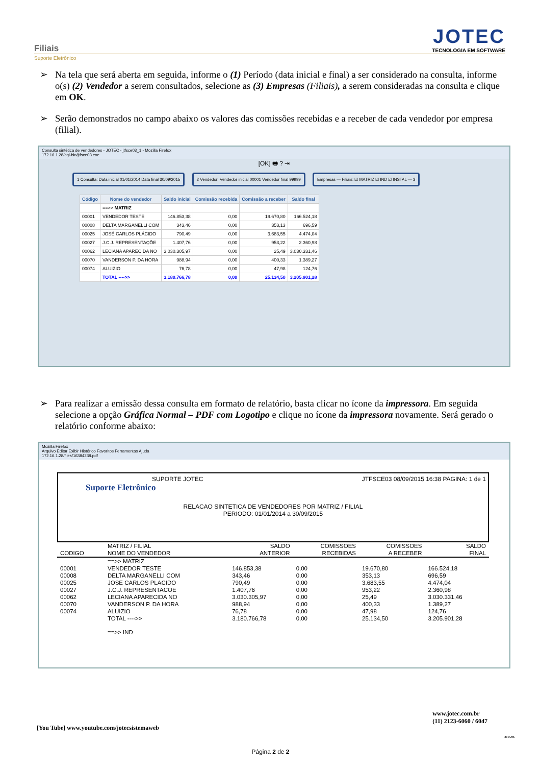Filiais
Suporte Eletrônico
JOTEC
TECNOLOGIA EM SOFTWARE
➢ Na tela que será aberta em seguida, informe o (1) Período (data inicial e final) a ser considerado na consulta, informe o(s) (2) Vendedor a serem consultados, selecione as (3) Empresas (Filiais), a serem consideradas na consulta e clique em OK.
➢ Serão demonstrados no campo abaixo os valores das comissões recebidas e a receber de cada vendedor por empresa (filial).
Consulta sintética de vendedores - JOTEC - jtfsce03_1 - Mozilla Firefox
172.16.1.28/cgi-bin/jtfsce03.exe
[OK] 🖶 ? ⇥
1 Consulta: Data inicial 01/01/2014 Data final 30/09/2015
2 Vendedor: Vendedor inicial 00001 Vendedor final 99999
Empresas — Filiais: ☑ MATRIZ ☑ IND ☑ INSTAL — 3
| Código | Nome do vendedor | Saldo inicial | Comissão recebida | Comissão a receber | Saldo final |
| --- | --- | --- | --- | --- | --- |
| | ==>> MATRIZ | | | | |
| 00001 | VENDEDOR TESTE | 146.853,38 | 0,00 | 19.670,80 | 166.524,18 |
| 00008 | DELTA MARGANELLI COM | 343,46 | 0,00 | 353,13 | 696,59 |
| 00025 | JOSÉ CARLOS PLÁCIDO | 790,49 | 0,00 | 3.683,55 | 4.474,04 |
| 00027 | J.C.J. REPRESENTAÇÕE | 1.407,76 | 0,00 | 953,22 | 2.360,98 |
| 00062 | LECIANA APARECIDA NO | 3.030.305,97 | 0,00 | 25,49 | 3.030.331,46 |
| 00070 | VANDERSON P. DA HORA | 988,94 | 0,00 | 400,33 | 1.389,27 |
| 00074 | ALUIZIO | 76,78 | 0,00 | 47,98 | 124,76 |
| | TOTAL ---->> | 3.180.766,78 | 0,00 | 25.134,50 | 3.205.901,28 |
➢ Para realizar a emissão dessa consulta em formato de relatório, basta clicar no ícone da impressora. Em seguida selecione a opção Gráfica Normal – PDF com Logotipo e clique no ícone da impressora novamente. Será gerado o relatório conforme abaixo:
Mozilla Firefox
Arquivo Editar Exibir Histórico Favoritos Ferramentas Ajuda
172.16.1.28/files/16384238.pdf
SUPORTE JOTEC JTFSCE03 08/09/2015 16:38 PAGINA: 1 de 1
Suporte Eletrônico
RELACAO SINTETICA DE VENDEDORES POR MATRIZ / FILIAL
PERIODO: 01/01/2014 a 30/09/2015
| | MATRIZ / FILIAL | SALDO | COMISSOES | COMISSOES | SALDO |
| --- | --- | --- | --- | --- | --- |
| CODIGO | NOME DO VENDEDOR | ANTERIOR | RECEBIDAS | A RECEBER | FINAL |
| | ==>> MATRIZ | | | | |
| 00001 | VENDEDOR TESTE | 146.853,38 | 0,00 | 19.670,80 | 166.524,18 |
| 00008 | DELTA MARGANELLI COM | 343,46 | 0,00 | 353,13 | 696,59 |
| 00025 | JOSE CARLOS PLACIDO | 790,49 | 0,00 | 3.683,55 | 4.474,04 |
| 00027 | J.C.J. REPRESENTACOE | 1.407,76 | 0,00 | 953,22 | 2.360,98 |
| 00062 | LECIANA APARECIDA NO | 3.030.305,97 | 0,00 | 25,49 | 3.030.331,46 |
| 00070 | VANDERSON P. DA HORA | 988,94 | 0,00 | 400,33 | 1.389,27 |
| 00074 | ALUIZIO | 76,78 | 0,00 | 47,98 | 124,76 |
| | TOTAL ---->> | 3.180.766,78 | 0,00 | 25.134,50 | 3.205.901,28 |
| | ==>> IND | | | | |
www.jotec.com.br
(11) 2123-6060 / 6047
[You Tube] www.youtube.com/jotecsistemaweb
2015/06
Página 2 de 2